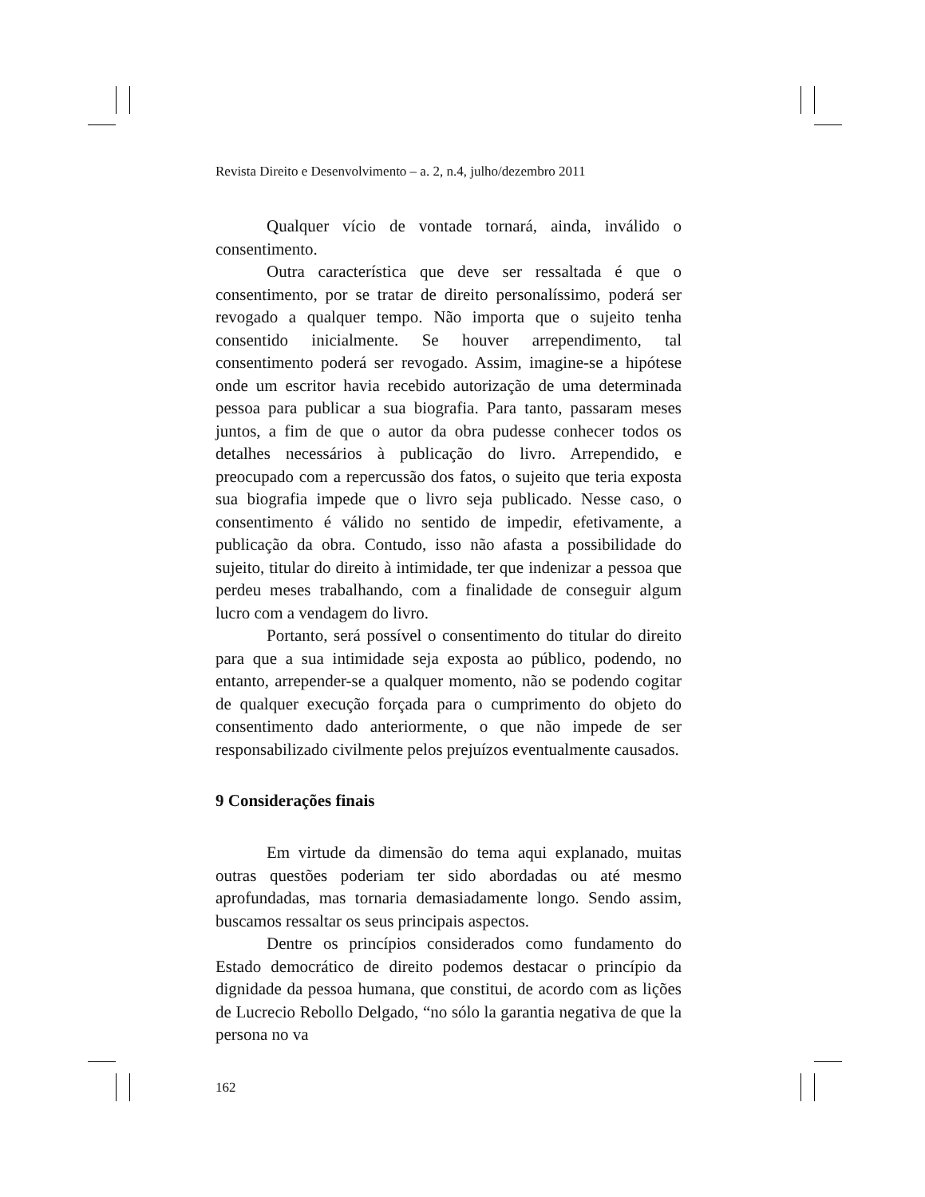Revista Direito e Desenvolvimento – a. 2, n.4, julho/dezembro 2011
Qualquer vício de vontade tornará, ainda, inválido o consentimento.
Outra característica que deve ser ressaltada é que o consentimento, por se tratar de direito personalíssimo, poderá ser revogado a qualquer tempo. Não importa que o sujeito tenha consentido inicialmente. Se houver arrependimento, tal consentimento poderá ser revogado. Assim, imagine-se a hipótese onde um escritor havia recebido autorização de uma determinada pessoa para publicar a sua biografia. Para tanto, passaram meses juntos, a fim de que o autor da obra pudesse conhecer todos os detalhes necessários à publicação do livro. Arrependido, e preocupado com a repercussão dos fatos, o sujeito que teria exposta sua biografia impede que o livro seja publicado. Nesse caso, o consentimento é válido no sentido de impedir, efetivamente, a publicação da obra. Contudo, isso não afasta a possibilidade do sujeito, titular do direito à intimidade, ter que indenizar a pessoa que perdeu meses trabalhando, com a finalidade de conseguir algum lucro com a vendagem do livro.
Portanto, será possível o consentimento do titular do direito para que a sua intimidade seja exposta ao público, podendo, no entanto, arrepender-se a qualquer momento, não se podendo cogitar de qualquer execução forçada para o cumprimento do objeto do consentimento dado anteriormente, o que não impede de ser responsabilizado civilmente pelos prejuízos eventualmente causados.
9 Considerações finais
Em virtude da dimensão do tema aqui explanado, muitas outras questões poderiam ter sido abordadas ou até mesmo aprofundadas, mas tornaria demasiadamente longo. Sendo assim, buscamos ressaltar os seus principais aspectos.
Dentre os princípios considerados como fundamento do Estado democrático de direito podemos destacar o princípio da dignidade da pessoa humana, que constitui, de acordo com as lições de Lucrecio Rebollo Delgado, “no sólo la garantia negativa de que la persona no va
162